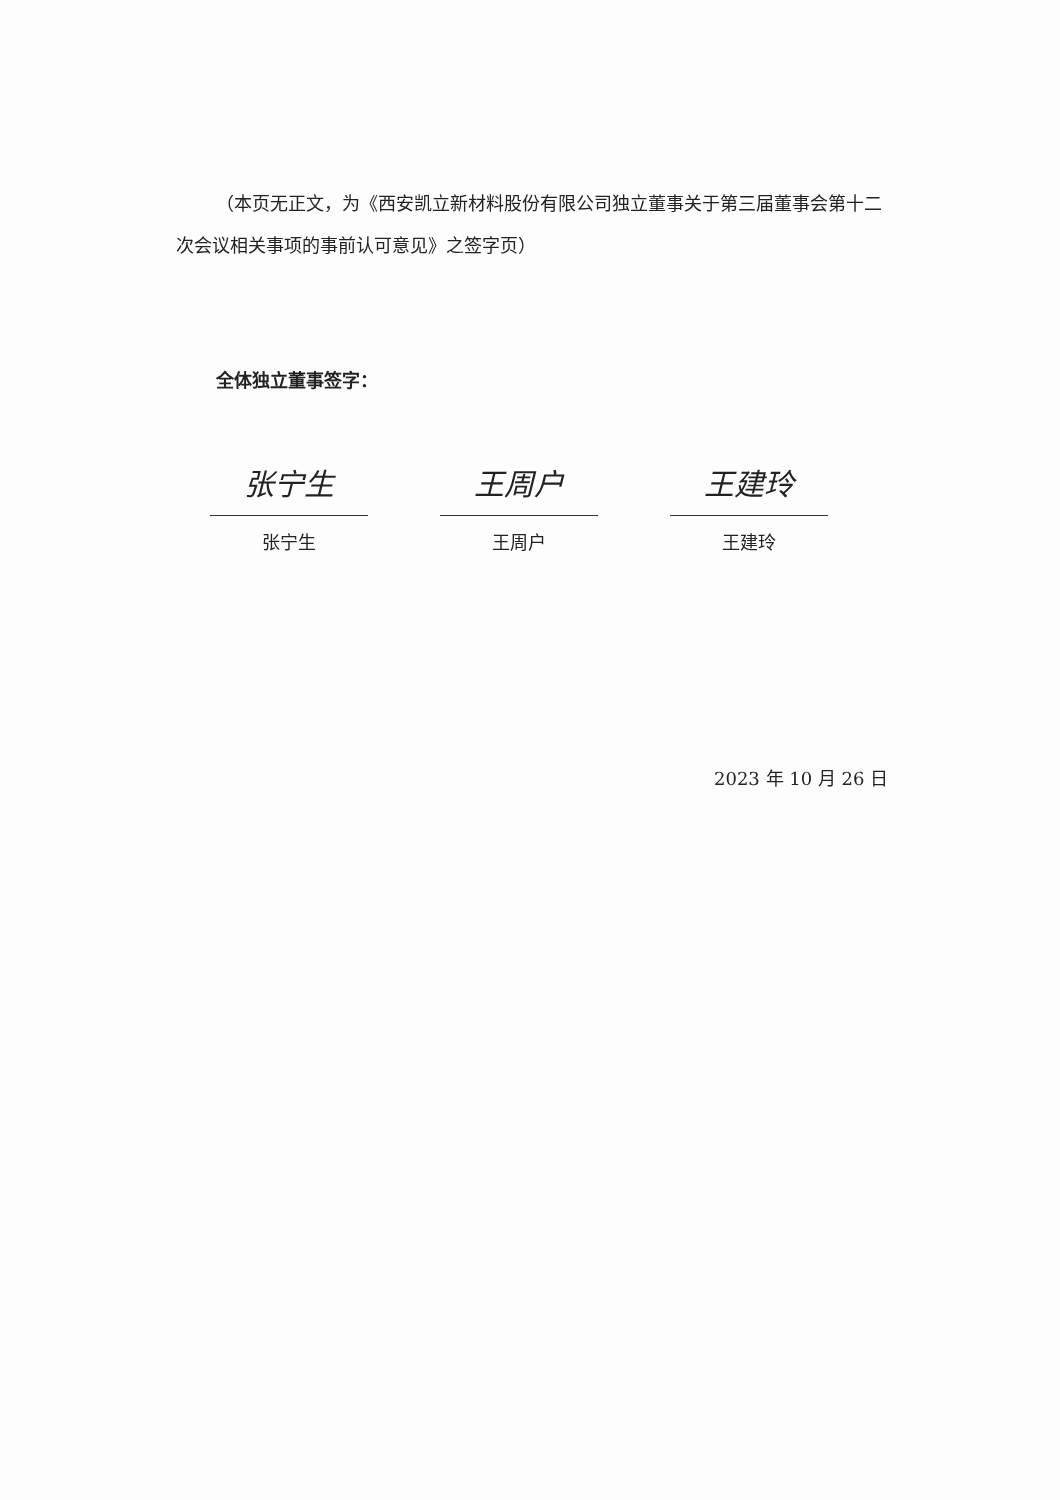（本页无正文，为《西安凯立新材料股份有限公司独立董事关于第三届董事会第十二次会议相关事项的事前认可意见》之签字页）
全体独立董事签字：
张宁生
张宁生
王周户
王周户
王建玲
王建玲
2023 年 10 月 26 日